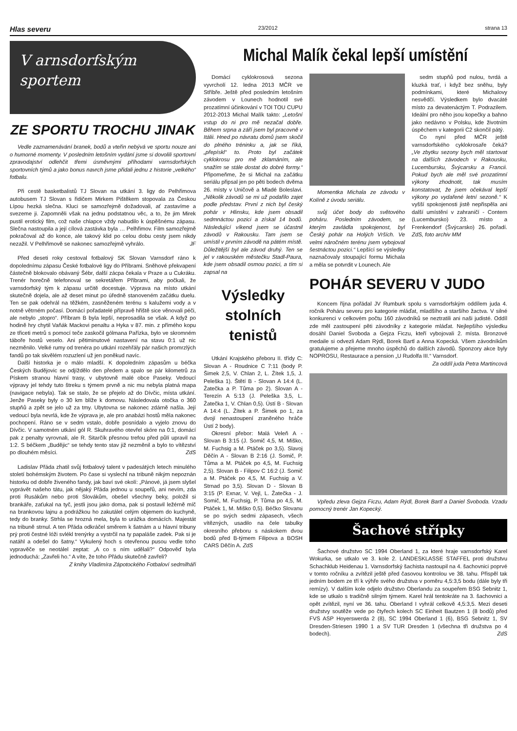Hlas severu 23/2012 strana 13
V arnsdorfským sportem
ZE SPORTU TROCHU JINAK
Vedle zaznamenávání branek, bodů a vteřin nebývá ve sportu nouze ani o humorné momenty. V posledním letošním vydání jsme si dovolili sportovní zpravodajství odlehčit třemi úsměvnými příhodami varnsdorfských sportovních týmů a jako bonus navrch jsme přidali jednu z historie „velkého“ fotbalu.
Při cestě basketbalistů TJ Slovan na utkání 3. ligy do Pelhřimova autobusem TJ Slovan s řidičem Mirkem Pištěkem stopovala za Českou Lípou hezká slečna. Kluci se samozřejmě dožadovali, ať zastavíme a svezeme ji. Zapomněli však na jednu podstatnou věc, a to, že jim Mirek pustil erotický film, což naše chlapce vždy nabudilo k úspěšnému zápasu. Slečna nastoupila a její cílová zastávka byla … Pelhřimov. Film samozřejmě pokračoval až do konce, ale takový klid po celou dobu cesty jsem nikdy nezažil. V Pelhřimově se nakonec samozřejmě vyhrálo. JF
Před deseti roky cestoval fotbalový SK Slovan Varnsdorf ráno k dopolednímu zápasu České fotbalové ligy do Příbrami. Sněhové překvapení částečně blokovalo obávaný Šébr, další zácpa čekala v Praze a u Cukráku. Trenér horečně telefonoval se sekretářem Příbrami, aby počkali, že varnsdorfský tým k zápasu určitě docestuje. Výprava na místo utkání skutečně dojela, ale až deset minut po úředně stanoveném začátku duelu. Ten se pak odehrál na těžkém, zasněženém terénu s kalužemi vody a v notně větrném počasí. Domácí pořadatelé přípravě hřiště sice věnovali péči, ale nebylo „stopro“. Příbram B byla lepší, neprosadila se však. A když po hodině hry chytil Vaňák Mackovi penaltu a Hyka v 87. min. z přímého kopu ze třiceti metrů s pomocí teče zaskočil gólmana Pařízka, bylo ve skromném táboře hostů veselo. Ani pětiminutové nastavení na stavu 0:1 už nic nezměnilo. Velké rumy od trenéra po utkání rozehřály pár našich promrzlých fandů po tak skvělém rozuzlení už jen poněkud navíc.
Další historka je o málo mladší. K dopoledním zápasům u béčka Českých Budějovic se odjíždělo den předem a spalo se pár kilometrů za Pískem stranou hlavní trasy, v ubytovně malé obce Paseky. Vedoucí výpravy jel tehdy tuto štreku s týmem prvně a nic mu nebyla platná mapa (navigace nebyla). Tak se stalo, že se přejelo až do Dívčic, místa utkání. Jenže Paseky byly o 30 km blíže k domovu. Následovala otočka o 360 stupňů a zpět se jelo už za tmy. Ubytovna se nakonec zdárně našla. Její vedoucí byla nevrlá, kde že výprava je, ale pro anabázi hostů měla nakonec pochopení. Ráno se v sedm vstalo, dobře posnídalo a vyjelo znovu do Dívčic. V samotném utkání gól R. Skuhravého otevřel skóre na 0:1, domácí pak z penalty vyrovnali, ale R. Sitarčík přesnou trefou před půlí upravil na 1:2. S béčkem „Budějic“ se tehdy tento stav již nezměnil a bylo to vítězství po dlouhém měsíci. ZdS
Ladislav Přáda zhatil svůj fotbalový talent v padesátých letech minulého století bohémským životem. Po čase si vyslechl na tribuně nikým nepoznán historku od dobře živeného fandy, jak baví své okolí: „Pánové, já jsem slyšel vyprávět našeho tátu, jak nějaký Přáda jednou u soupeřů, ani nevím, zda proti Rusákům nebo proti Slovákům, obešel všechny beky, položil si brankáře, zaťukal na tyč, jestli jsou jako doma, pak si postavil ležérně míč na brankovou lajnu a podrážkou ho zakutálel celým objemem do kuchyně, tedy do branky. Strhla se hrozná mela, byla to urážka domácích. Majestát na tribuně strnul. A ten Přáda odkráčel směrem k šatnám a u hlavní tribuny prý proti čestné lóži svlékl trenýrky a vystrčil na ty papaláše zadek. Pak si je natáhl a odešel do šatny.“ Vykulený hoch s otevřenou pusou vedle toho vypravěče se neotálel zeptat: „A co s ním udělali?“ Odpověď byla jednoduchá: „Zavřeli ho.“ A víte, že toho Přádu skutečně zavřeli?
Z knihy Vladimíra Zápotockého Fotbaloví sedmilháři
Michal Malík čekal lepší umístění
Domácí cyklokrosová sezona vyvrcholí 12. ledna 2013 MČR ve Stříbře. Ještě před posledním letošním závodem v Lounech hodnotil své prozatímní účinkování v TOI TOU CUPU 2012-2013 Michal Malík takto: „Letošní vstup do ni pro mě nezačal dobře. Během srpna a září jsem byl pracovně v Itálii. Hned po návratu domů jsem skočil do plného tréninku a, jak se říká, „přepískl“ to. Proto byl začátek cyklokrosu pro mě zklamáním, ale snažím se stále dostat do dobré formy.“ Připomeňme, že si Michal na začátku seriálu připsal jen po pěti bodech dvěma 26. místy v Uničově a Mladé Boleslavi. „Několik závodů se mi už podařilo zajet podle představ. První z nich byl český pohár v Hlinsku, kde jsem obsadil sedmnáctou pozici a získal 14 bodů. Následující víkend jsem se účastnil závodů v Rakousku. Tam jsem se umístil v prvním závodě na pátém místě. Důležitější byl ale závod druhý. Ten se jel v rakouském městečku Stadl-Paura, kde jsem obsadil osmou pozici, a tím si zapsal na
Výsledky stolních tenistů
Utkání Krajského přeboru II. třídy C: Slovan A - Roudnice C 7:11 (body P. Šimek 2,5, V. Chlan 2, L. Žítek 1,5, J. Peleška 1). Štětí B - Slovan A 14:4 (L. Žatečka a P. Tůma po 2). Slovan A - Terezín A 5:13 (J. Peleška 3,5, L. Žatečka 1, V. Chlan 0,5). Ústí B - Slovan A 14:4 (L. Žítek a P. Šimek po 1, za dvojí nenastoupení zraněného hráče Ústí 2 body).
Okresní přebor: Malá Veleň A - Slovan B 3:15 (J. Somič 4,5, M. Miško, M. Fuchsig a M. Ptáček po 3,5). Slavoj Děčín A - Slovan B 2:16 (J. Somič, P. Tůma a M. Ptáček po 4,5, M. Fuchsig 2,5). Slovan B - Filipov C 16:2 (J. Somič a M. Ptáček po 4,5, M. Fuchsig a V. Strnad po 3,5). Slovan D - Slovan B 3:15 (P. Exnar, V. Vejl, L. Žatečka - J. Somič, M. Fuchsig, P. Tůma po 4,5, M. Ptáček 1, M. Miško 0,5). Béčko Slovanu se po svých sedmi zápasech, všech vítězných, usadilo na čele tabulky okresního přeboru s náskokem dvou bodů před B-týmem Filipova a BOSH CARS Děčín A. ZdS
Momentka Michala ze závodu v Kolíně z úvodu seriálu.
svůj účet body do světového poháru. Posledním závodem, se kterým zavládla spokojenost, byl Český pohár na Holých Vrších. Ve velmi náročném terénu jsem vybojoval šestnáctou pozici.“ Lepšící se výsledky naznačovaly stoupající formu Michala a měla se potvrdit v Lounech. Ale
sedm stupňů pod nulou, tvrdá a kluzká trať, i když bez sněhu, byly podmínkami, které Michalovy nesvědčí. Výsledkem bylo dvacáté místo za devatenáctým T. Podrazilem. Ideální pro něho jsou kopečky a bahno jako nedávno v Polsku, kde životním úspěchem v kategorii C2 skončil pátý.
Co nyní před MČR ještě varnsdorfského cyklokrosaře čeká? „Ve zbytku sezony bych měl startovat na dalších závodech v Rakousku, Lucembursku, Švýcarsku a Francii. Pokud bych ale měl své prozatímní výkony zhodnotit, tak musím konstatovat, že jsem očekával lepší výkony po vydařené letní sezoně.“ K vyšší spokojenosti jistě nepřispěla ani další umístění v zahraničí - Contern (Lucembursko) 23. místo a Frenkendorf (Švýcarsko) 26. pořadí. ZdS, foto archiv MM
POHÁR SEVERU V JUDO
Koncem října pořádal JV Rumburk spolu s varnsdorfským oddílem juda 4. ročník Poháru severu pro kategorie mláďat, mladšího a staršího žactva. V silné konkurenci v celkovém počtu 160 závodníků se neztratili ani naši judisté. Oddíl zde měl zastoupení pěti závodníky z kategorie mláďat. Nejlepšího výsledku dosáhl Daniel Svoboda a Gejza Ficzu, kteří vybojovali 2. místa. Bronzové medaile si odvezli Adam Rýdl, Borek Bartl a Anna Kopecká. Všem závodníkům gratulujeme a přejeme mnoho úspěchů do dalších závodů. Sponzory akce byly NOPROSU, Restaurace a pension „U Rudolfa III.“ Varnsdorf.
Za oddíl juda Petra Martincová
Vpředu zleva Gejza Ficzu, Adam Rýdl, Borek Bartl a Daniel Svoboda. Vzadu pomocný trenér Jan Kopecký.
Šachové střípky
Šachové družstvo SC 1994 Oberland 1, za které hraje varnsdorfský Karel Wokurka, se utkalo ve 3. kole 2. LANDESKLASSE STAFFEL proti družstvu Schachklub Heidenau 1. Varnsdorfský šachista nastoupil na 4. šachovnici poprvé v tomto ročníku a zvítězil ještě před časovou kontrolou ve 38. tahu. Přispěl tak jedním bodem ze tří k výhře svého družstva v poměru 4,5:3,5 bodu (dále byly tři remízy). V dalším kole odjelo družstvo Oberlandu za soupeřem BSG Sebnitz 1, kde se utkalo s tradičně silným týmem. Karel hrál tentokráte na 3. šachovnici a opět zvítězil, nyní ve 36. tahu. Oberland I vyhrál celkově 4,5:3,5. Mezi deseti družstvy soutěže vede po čtyřech kolech SC Einheit Bautzen 1 (8 bodů) před FVS ASP Hoyerswerda 2 (8), SC 1994 Oberland 1 (6), BSG Sebnitz 1, SV Dresden-Striesen 1990 1 a SV TUR Dresden 1 (všechna tři družstva po 4 bodech). ZdS